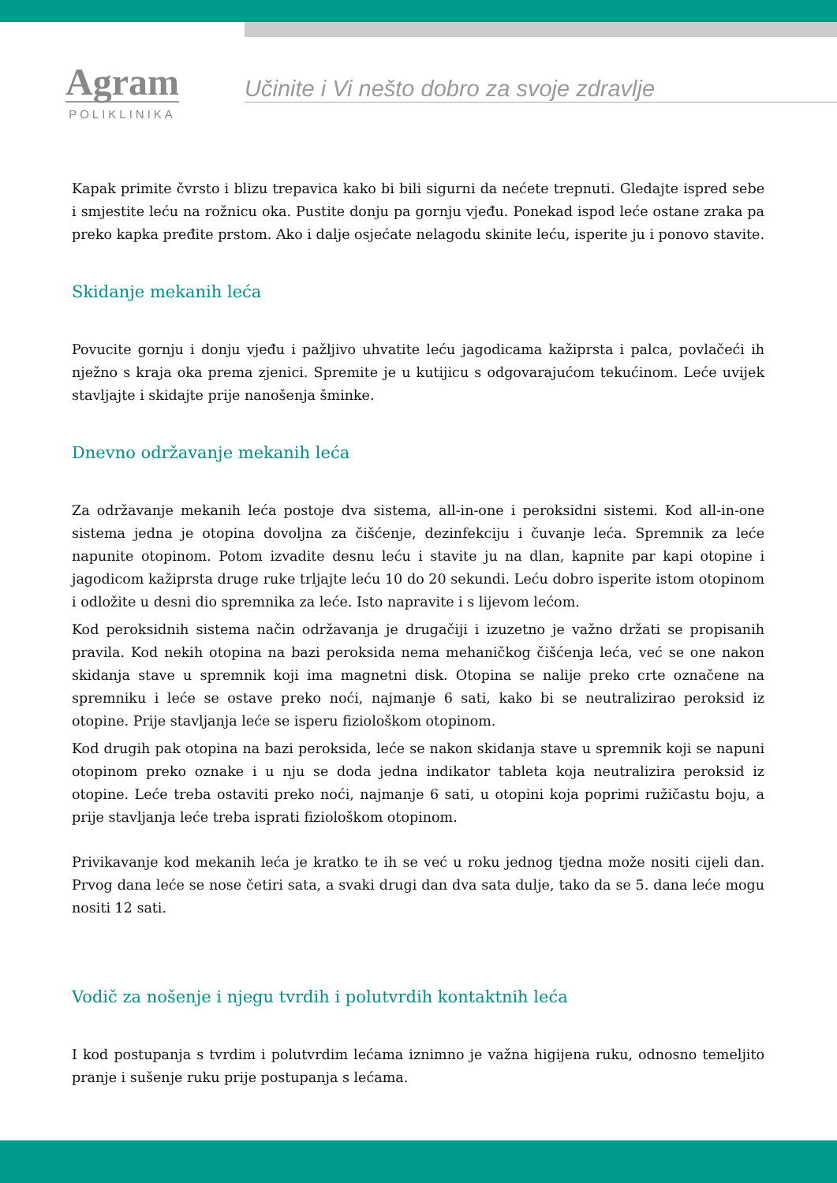Agram
POLIKLINIKA
Učinite i Vi nešto dobro za svoje zdravlje
Kapak primite čvrsto i blizu trepavica kako bi bili sigurni da nećete trepnuti. Gledajte ispred sebe i smjestite leću na rožnicu oka. Pustite donju pa gornju vjeđu. Ponekad ispod leće ostane zraka pa preko kapka pređite prstom. Ako i dalje osjećate nelagodu skinite leću, isperite ju i ponovo stavite.
Skidanje mekanih leća
Povucite gornju i donju vjeđu i pažljivo uhvatite leću jagodicama kažiprsta i palca, povlačeći ih nježno s kraja oka prema zjenici. Spremite je u kutijicu s odgovarajućom tekućinom. Leće uvijek stavljajte i skidajte prije nanošenja šminke.
Dnevno održavanje mekanih leća
Za održavanje mekanih leća postoje dva sistema, all-in-one i peroksidni sistemi. Kod all-in-one sistema jedna je otopina dovoljna za čišćenje, dezinfekciju i čuvanje leća. Spremnik za leće napunite otopinom. Potom izvadite desnu leću i stavite ju na dlan, kapnite par kapi otopine i jagodicom kažiprsta druge ruke trljajte leću 10 do 20 sekundi. Leću dobro isperite istom otopinom i odložite u desni dio spremnika za leće. Isto napravite i s lijevom lećom.
Kod peroksidnih sistema način održavanja je drugačiji i izuzetno je važno držati se propisanih pravila. Kod nekih otopina na bazi peroksida nema mehaničkog čišćenja leća, već se one nakon skidanja stave u spremnik koji ima magnetni disk. Otopina se nalije preko crte označene na spremniku i leće se ostave preko noći, najmanje 6 sati, kako bi se neutralizirao peroksid iz otopine. Prije stavljanja leće se isperu fiziološkom otopinom.
Kod drugih pak otopina na bazi peroksida, leće se nakon skidanja stave u spremnik koji se napuni otopinom preko oznake i u nju se doda jedna indikator tableta koja neutralizira peroksid iz otopine. Leće treba ostaviti preko noći, najmanje 6 sati, u otopini koja poprimi ružičastu boju, a prije stavljanja leće treba isprati fiziološkom otopinom.
Privikavanje kod mekanih leća je kratko te ih se već u roku jednog tjedna može nositi cijeli dan. Prvog dana leće se nose četiri sata, a svaki drugi dan dva sata dulje, tako da se 5. dana leće mogu nositi 12 sati.
Vodič za nošenje i njegu tvrdih i polutvrdih kontaktnih leća
I kod postupanja s tvrdim i polutvrdim lećama iznimno je važna higijena ruku, odnosno temeljito pranje i sušenje ruku prije postupanja s lećama.